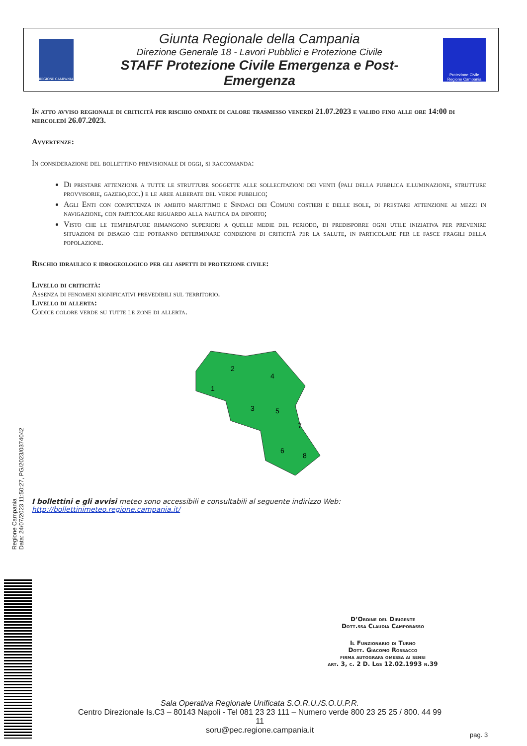REGIONE CAMPANIA
Giunta Regionale della Campania
Direzione Generale 18 - Lavori Pubblici e Protezione Civile
STAFF Protezione Civile Emergenza e Post-Emergenza
Protezione Civile Regione Campania
In atto avviso regionale di criticità per rischio ondate di calore trasmesso venerdì 21.07.2023 e valido fino alle ore 14:00 di mercoledì 26.07.2023.
Avvertenze:
In considerazione del bollettino previsionale di oggi, si raccomanda:
Di prestare attenzione a tutte le strutture soggette alle sollecitazioni dei venti (pali della pubblica illuminazione, strutture provvisorie, gazebo,ecc.) e le aree alberate del verde pubblico;
Agli Enti con competenza in ambito marittimo e Sindaci dei Comuni costieri e delle isole, di prestare attenzione ai mezzi in navigazione, con particolare riguardo alla nautica da diporto;
Visto che le temperature rimangono superiori a quelle medie del periodo, di predisporre ogni utile iniziativa per prevenire situazioni di disagio che potranno determinare condizioni di criticità per la salute, in particolare per le fasce fragili della popolazione.
Rischio idraulico e idrogeologico per gli aspetti di protezione civile:
Livello di criticità:
Assenza di fenomeni significativi prevedibili sul territorio.
Livello di allerta:
Codice colore verde su tutte le zone di allerta.
1
2
3
4
5
6
7
8
I bollettini e gli avvisi meteo sono accessibili e consultabili al seguente indirizzo Web: http://bollettinimeteo.regione.campania.it/
D’Ordine del Dirigente
Dott.ssa Claudia Campobasso
Il Funzionario di Turno
Dott. Giacomo Rossacco
firma autografa omessa ai sensi
art. 3, c. 2 D. Lgs 12.02.1993 n.39
Sala Operativa Regionale Unificata S.O.R.U./S.O.U.P.R.
Centro Direzionale Is.C3 – 80143 Napoli - Tel 081 23 23 111 – Numero verde 800 23 25 25 / 800. 44 99 11
soru@pec.regione.campania.it
pag. 3
Regione Campania
Data: 24/07/2023 11:50:27, PG/2023/0374042